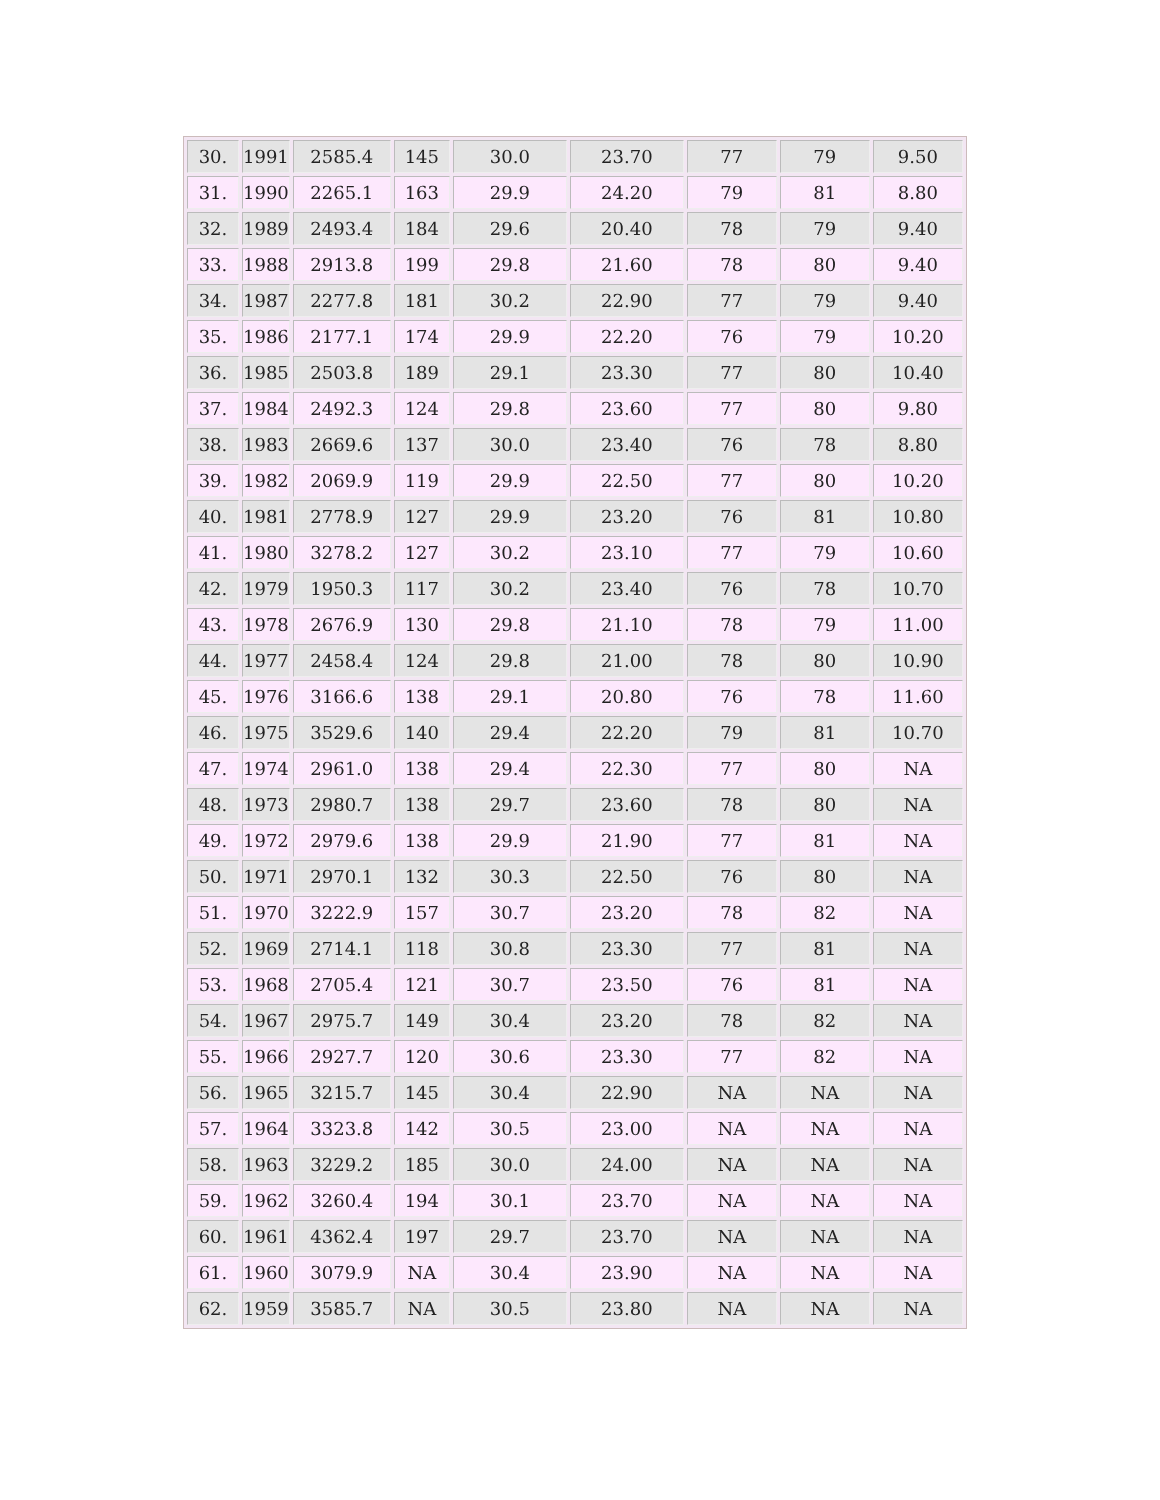| 30. | 1991 | 2585.4 | 145 | 30.0 | 23.70 | 77 | 79 | 9.50 |
| 31. | 1990 | 2265.1 | 163 | 29.9 | 24.20 | 79 | 81 | 8.80 |
| 32. | 1989 | 2493.4 | 184 | 29.6 | 20.40 | 78 | 79 | 9.40 |
| 33. | 1988 | 2913.8 | 199 | 29.8 | 21.60 | 78 | 80 | 9.40 |
| 34. | 1987 | 2277.8 | 181 | 30.2 | 22.90 | 77 | 79 | 9.40 |
| 35. | 1986 | 2177.1 | 174 | 29.9 | 22.20 | 76 | 79 | 10.20 |
| 36. | 1985 | 2503.8 | 189 | 29.1 | 23.30 | 77 | 80 | 10.40 |
| 37. | 1984 | 2492.3 | 124 | 29.8 | 23.60 | 77 | 80 | 9.80 |
| 38. | 1983 | 2669.6 | 137 | 30.0 | 23.40 | 76 | 78 | 8.80 |
| 39. | 1982 | 2069.9 | 119 | 29.9 | 22.50 | 77 | 80 | 10.20 |
| 40. | 1981 | 2778.9 | 127 | 29.9 | 23.20 | 76 | 81 | 10.80 |
| 41. | 1980 | 3278.2 | 127 | 30.2 | 23.10 | 77 | 79 | 10.60 |
| 42. | 1979 | 1950.3 | 117 | 30.2 | 23.40 | 76 | 78 | 10.70 |
| 43. | 1978 | 2676.9 | 130 | 29.8 | 21.10 | 78 | 79 | 11.00 |
| 44. | 1977 | 2458.4 | 124 | 29.8 | 21.00 | 78 | 80 | 10.90 |
| 45. | 1976 | 3166.6 | 138 | 29.1 | 20.80 | 76 | 78 | 11.60 |
| 46. | 1975 | 3529.6 | 140 | 29.4 | 22.20 | 79 | 81 | 10.70 |
| 47. | 1974 | 2961.0 | 138 | 29.4 | 22.30 | 77 | 80 | NA |
| 48. | 1973 | 2980.7 | 138 | 29.7 | 23.60 | 78 | 80 | NA |
| 49. | 1972 | 2979.6 | 138 | 29.9 | 21.90 | 77 | 81 | NA |
| 50. | 1971 | 2970.1 | 132 | 30.3 | 22.50 | 76 | 80 | NA |
| 51. | 1970 | 3222.9 | 157 | 30.7 | 23.20 | 78 | 82 | NA |
| 52. | 1969 | 2714.1 | 118 | 30.8 | 23.30 | 77 | 81 | NA |
| 53. | 1968 | 2705.4 | 121 | 30.7 | 23.50 | 76 | 81 | NA |
| 54. | 1967 | 2975.7 | 149 | 30.4 | 23.20 | 78 | 82 | NA |
| 55. | 1966 | 2927.7 | 120 | 30.6 | 23.30 | 77 | 82 | NA |
| 56. | 1965 | 3215.7 | 145 | 30.4 | 22.90 | NA | NA | NA |
| 57. | 1964 | 3323.8 | 142 | 30.5 | 23.00 | NA | NA | NA |
| 58. | 1963 | 3229.2 | 185 | 30.0 | 24.00 | NA | NA | NA |
| 59. | 1962 | 3260.4 | 194 | 30.1 | 23.70 | NA | NA | NA |
| 60. | 1961 | 4362.4 | 197 | 29.7 | 23.70 | NA | NA | NA |
| 61. | 1960 | 3079.9 | NA | 30.4 | 23.90 | NA | NA | NA |
| 62. | 1959 | 3585.7 | NA | 30.5 | 23.80 | NA | NA | NA |